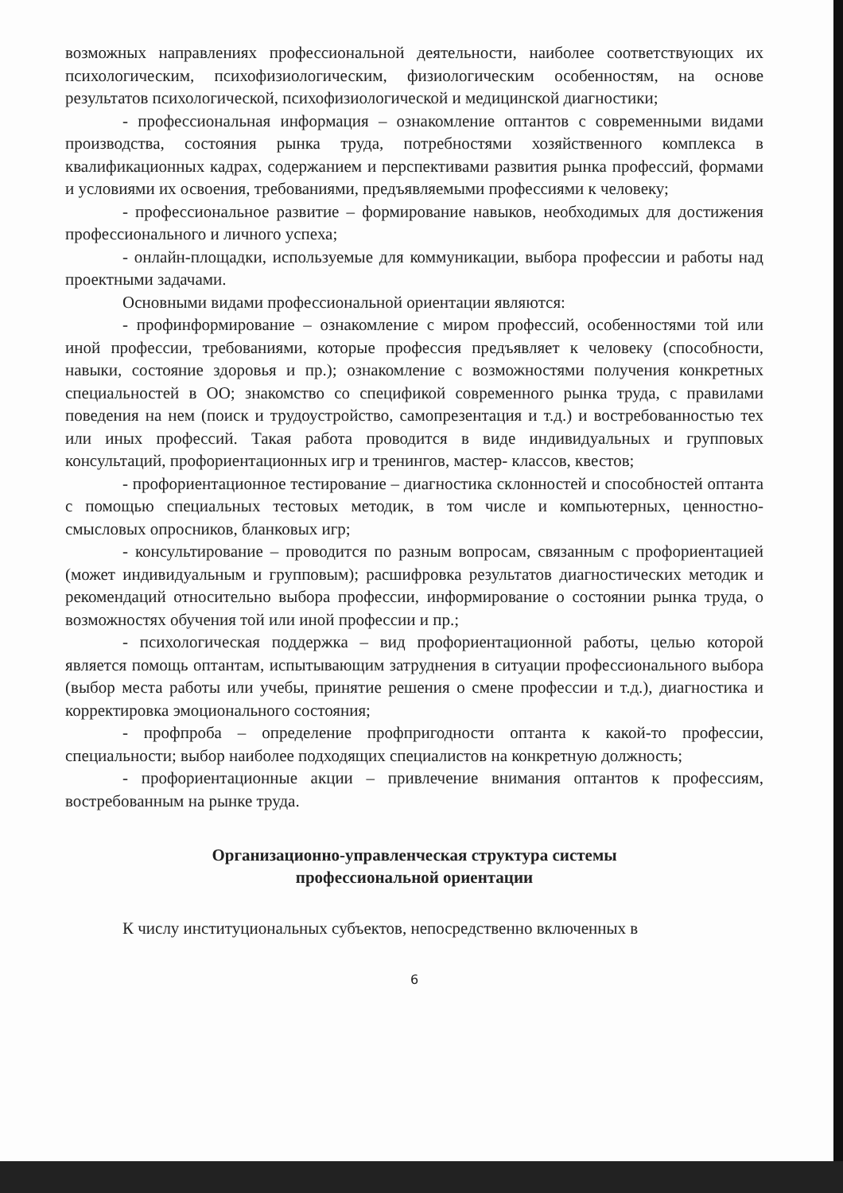возможных направлениях профессиональной деятельности, наиболее соответствующих их психологическим, психофизиологическим, физиологическим особенностям, на основе результатов психологической, психофизиологической и медицинской диагностики;
- профессиональная информация – ознакомление оптантов с современными видами производства, состояния рынка труда, потребностями хозяйственного комплекса в квалификационных кадрах, содержанием и перспективами развития рынка профессий, формами и условиями их освоения, требованиями, предъявляемыми профессиями к человеку;
- профессиональное развитие – формирование навыков, необходимых для достижения профессионального и личного успеха;
- онлайн-площадки, используемые для коммуникации, выбора профессии и работы над проектными задачами.
Основными видами профессиональной ориентации являются:
- профинформирование – ознакомление с миром профессий, особенностями той или иной профессии, требованиями, которые профессия предъявляет к человеку (способности, навыки, состояние здоровья и пр.); ознакомление с возможностями получения конкретных специальностей в ОО; знакомство со спецификой современного рынка труда, с правилами поведения на нем (поиск и трудоустройство, самопрезентация и т.д.) и востребованностью тех или иных профессий. Такая работа проводится в виде индивидуальных и групповых консультаций, профориентационных игр и тренингов, мастер- классов, квестов;
- профориентационное тестирование – диагностика склонностей и способностей оптанта с помощью специальных тестовых методик, в том числе и компьютерных, ценностно- смысловых опросников, бланковых игр;
- консультирование – проводится по разным вопросам, связанным с профориентацией (может индивидуальным и групповым); расшифровка результатов диагностических методик и рекомендаций относительно выбора профессии, информирование о состоянии рынка труда, о возможностях обучения той или иной профессии и пр.;
- психологическая поддержка – вид профориентационной работы, целью которой является помощь оптантам, испытывающим затруднения в ситуации профессионального выбора (выбор места работы или учебы, принятие решения о смене профессии и т.д.), диагностика и корректировка эмоционального состояния;
- профпроба – определение профпригодности оптанта к какой-то профессии, специальности; выбор наиболее подходящих специалистов на конкретную должность;
- профориентационные акции – привлечение внимания оптантов к профессиям, востребованным на рынке труда.
Организационно-управленческая структура системы
профессиональной ориентации
К числу институциональных субъектов, непосредственно включенных в
6